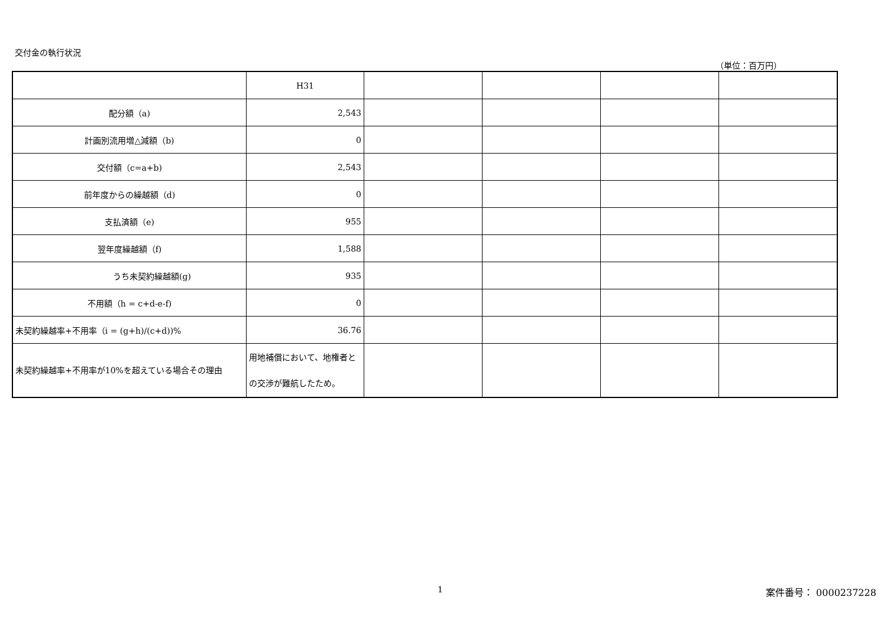交付金の執行状況
（単位：百万円）
| | H31 | | | | |
| 配分額（a) | 2,543 | | | | |
| 計画別流用増△減額（b) | 0 | | | | |
| 交付額（c=a+b) | 2,543 | | | | |
| 前年度からの繰越額（d) | 0 | | | | |
| 支払済額（e) | 955 | | | | |
| 翌年度繰越額（f) | 1,588 | | | | |
| うち未契約繰越額(g) | 935 | | | | |
| 不用額（h = c+d-e-f) | 0 | | | | |
| 未契約繰越率+不用率（i = (g+h)/(c+d))% | 36.76 | | | | |
| 未契約繰越率+不用率が10%を超えている場合その理由 | 用地補償において、地権者との交渉が難航したため。 | | | | |
1 案件番号： 0000237228